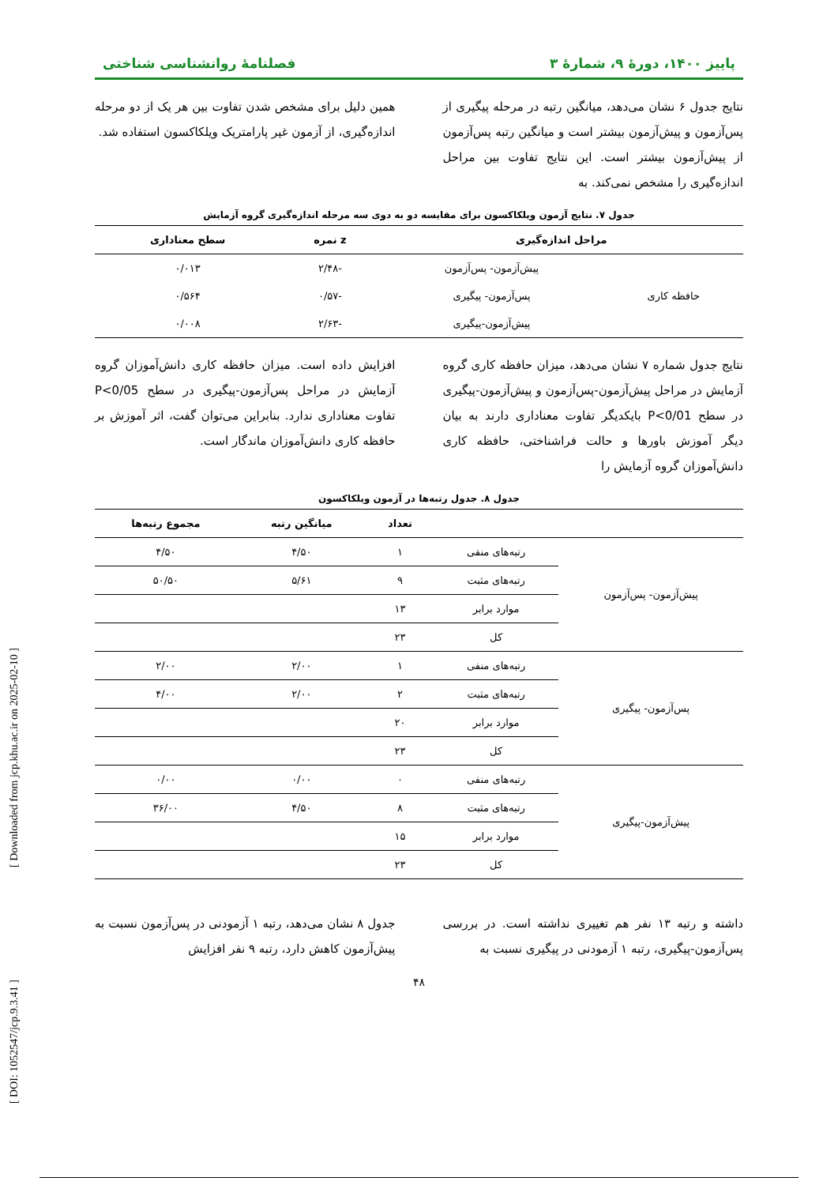پاییز ۱۴۰۰، دورهٔ ۹، شمارهٔ ۳ فصلنامهٔ روانشناسی شناختی
نتایج جدول ۶ نشان می‌دهد، میانگین رتبه در مرحله پیگیری از پس‌آزمون و پیش‌آزمون بیشتر است و میانگین رتبه پس‌آزمون از پیش‌آزمون بیشتر است. این نتایج تفاوت بین مراحل اندازه‌گیری را مشخص نمی‌کند. به
همین دلیل برای مشخص شدن تفاوت بین هر یک از دو مرحله اندازه‌گیری، از آزمون غیر پارامتریک ویلکاکسون استفاده شد.
جدول ۷. نتایج آزمون ویلکاکسون برای مقایسه دو به دوی سه مرحله اندازه‌گیری گروه آزمایش
| مراحل اندازه‌گیری | | z نمره | سطح معناداری |
| --- | --- | --- | --- |
| حافظه کاری | پیش‌آزمون- پس‌آزمون | -۲/۴۸ | ۰/۰۱۳ |
| | پس‌آزمون- پیگیری | -۰/۵۷ | ۰/۵۶۴ |
| | پیش‌آزمون-پیگیری | -۲/۶۳ | ۰/۰۰۸ |
نتایج جدول شماره ۷ نشان می‌دهد، میزان حافظه کاری گروه آزمایش در مراحل پیش‌آزمون-پس‌آزمون و پیش‌آزمون-پیگیری در سطح P<0/01 بایکدیگر تفاوت معناداری دارند به بیان دیگر آموزش باورها و حالت فراشناختی، حافظه کاری دانش‌آموزان گروه آزمایش را
افزایش داده است. میزان حافظه کاری دانش‌آموزان گروه آزمایش در مراحل پس‌آزمون-پیگیری در سطح P<0/05 تفاوت معناداری ندارد. بنابراین می‌توان گفت، اثر آموزش بر حافظه کاری دانش‌آموزان ماندگار است.
جدول ۸. جدول رتبه‌ها در آزمون ویلکاکسون
| | | تعداد | میانگین رتبه | مجموع رتبه‌ها |
| --- | --- | --- | --- | --- |
| پیش‌آزمون- پس‌آزمون | رتبه‌های منفی | ۱ | ۴/۵۰ | ۴/۵۰ |
| | رتبه‌های مثبت | ۹ | ۵/۶۱ | ۵۰/۵۰ |
| | موارد برابر | ۱۳ | | |
| | کل | ۲۳ | | |
| پس‌آزمون- پیگیری | رتبه‌های منفی | ۱ | ۲/۰۰ | ۲/۰۰ |
| | رتبه‌های مثبت | ۲ | ۲/۰۰ | ۴/۰۰ |
| | موارد برابر | ۲۰ | | |
| | کل | ۲۳ | | |
| پیش‌آزمون-پیگیری | رتبه‌های منفی | ۰ | ۰/۰۰ | ۰/۰۰ |
| | رتبه‌های مثبت | ۸ | ۴/۵۰ | ۳۶/۰۰ |
| | موارد برابر | ۱۵ | | |
| | کل | ۲۳ | | |
داشته و رتبه ۱۳ نفر هم تغییری نداشته است. در بررسی پس‌آزمون-پیگیری، رتبه ۱ آزمودنی در پیگیری نسبت به
جدول ۸ نشان می‌دهد، رتبه ۱ آزمودنی در پس‌آزمون نسبت به پیش‌آزمون کاهش دارد، رتبه ۹ نفر افزایش
۴۸
[ Downloaded from jcp.khu.ac.ir on 2025-02-10 ]
[ DOI: 1052547/jcp.9.3.41 ]